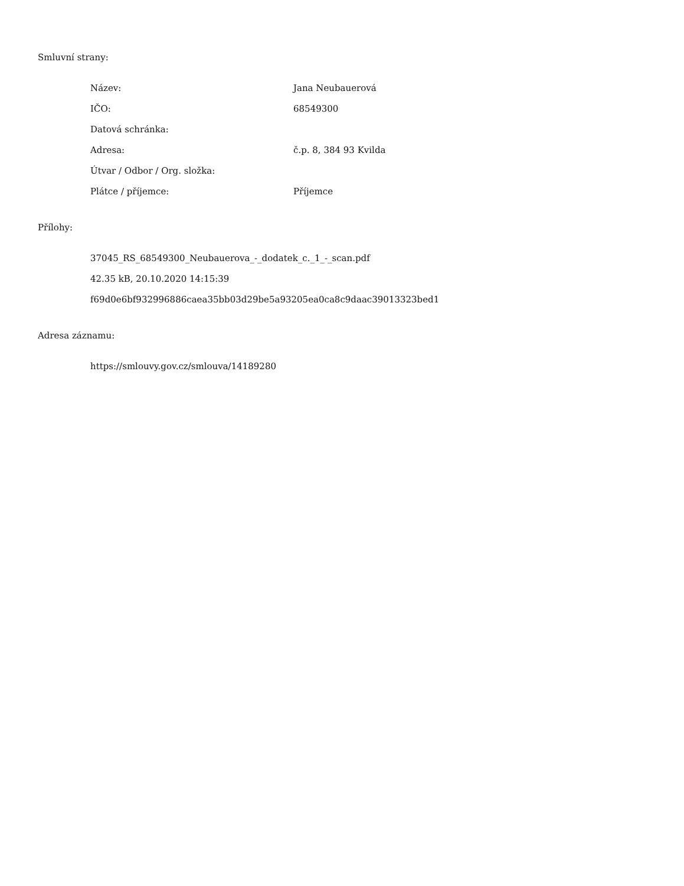Smluvní strany:
| Název: | Jana Neubauerová |
| IČO: | 68549300 |
| Datová schránka: | |
| Adresa: | č.p. 8, 384 93 Kvilda |
| Útvar / Odbor / Org. složka: | |
| Plátce / příjemce: | Příjemce |
Přílohy:
37045_RS_68549300_Neubauerova_-_dodatek_c._1_-_scan.pdf
42.35 kB, 20.10.2020 14:15:39
f69d0e6bf932996886caea35bb03d29be5a93205ea0ca8c9daac39013323bed1
Adresa záznamu:
https://smlouvy.gov.cz/smlouva/14189280